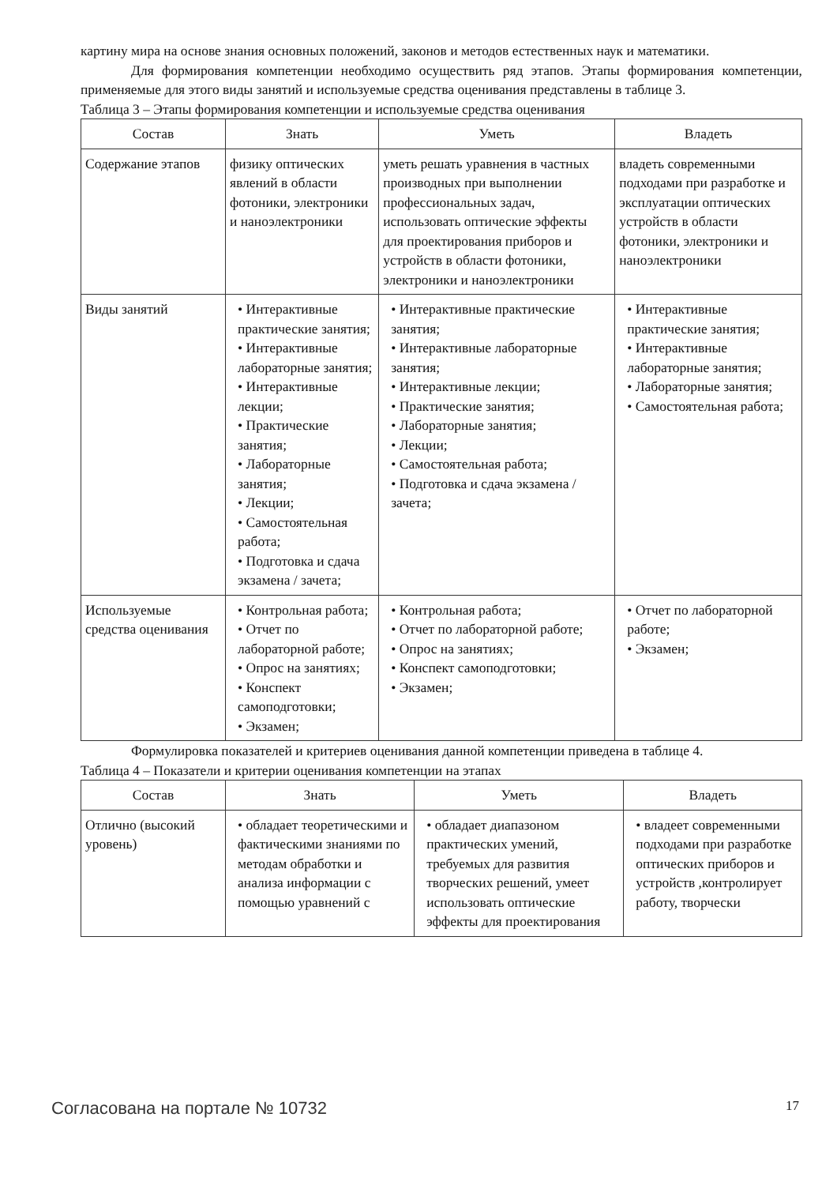картину мира на основе знания основных положений, законов и методов естественных наук и математики.
Для формирования компетенции необходимо осуществить ряд этапов. Этапы формирования компетенции, применяемые для этого виды занятий и используемые средства оценивания представлены в таблице 3.
Таблица 3 – Этапы формирования компетенции и используемые средства оценивания
| Состав | Знать | Уметь | Владеть |
| --- | --- | --- | --- |
| Содержание этапов | физику оптических явлений в области фотоники, электроники и наноэлектроники | уметь решать уравнения в частных производных при выполнении профессиональных задач, использовать оптические эффекты для проектирования приборов и устройств в области фотоники, электроники и наноэлектроники | владеть современными подходами при разработке и эксплуатации оптических устройств в области фотоники, электроники и наноэлектроники |
| Виды занятий | • Интерактивные практические занятия; • Интерактивные лабораторные занятия; • Интерактивные лекции; • Практические занятия; • Лабораторные занятия; • Лекции; • Самостоятельная работа; • Подготовка и сдача экзамена / зачета; | • Интерактивные практические занятия; • Интерактивные лабораторные занятия; • Интерактивные лекции; • Практические занятия; • Лабораторные занятия; • Лекции; • Самостоятельная работа; • Подготовка и сдача экзамена / зачета; | • Интерактивные практические занятия; • Интерактивные лабораторные занятия; • Лабораторные занятия; • Самостоятельная работа; |
| Используемые средства оценивания | • Контрольная работа; • Отчет по лабораторной работе; • Опрос на занятиях; • Конспект самоподготовки; • Экзамен; | • Контрольная работа; • Отчет по лабораторной работе; • Опрос на занятиях; • Конспект самоподготовки; • Экзамен; | • Отчет по лабораторной работе; • Экзамен; |
Формулировка показателей и критериев оценивания данной компетенции приведена в таблице 4.
Таблица 4 – Показатели и критерии оценивания компетенции на этапах
| Состав | Знать | Уметь | Владеть |
| --- | --- | --- | --- |
| Отлично (высокий уровень) | • обладает теоретическими и фактическими знаниями по методам обработки и анализа информации с помощью уравнений с | • обладает диапазоном практических умений, требуемых для развития творческих решений, умеет использовать оптические эффекты для проектирования | • владеет современными подходами при разработке оптических приборов и устройств ,контролирует работу, творчески |
Согласована на портале № 10732 17